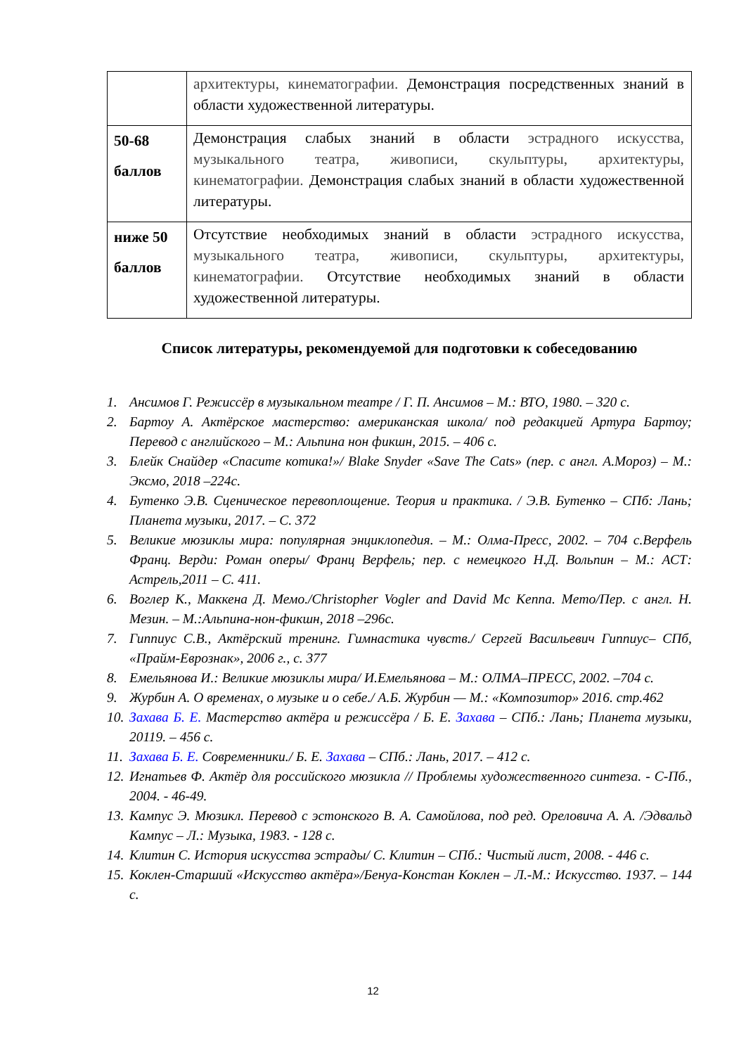| | архитектуры, кинематографии. Демонстрация посредственных знаний в области художественной литературы. |
| 50-68 баллов | Демонстрация слабых знаний в области эстрадного искусства, музыкального театра, живописи, скульптуры, архитектуры, кинематографии. Демонстрация слабых знаний в области художественной литературы. |
| ниже 50 баллов | Отсутствие необходимых знаний в области эстрадного искусства, музыкального театра, живописи, скульптуры, архитектуры, кинематографии. Отсутствие необходимых знаний в области художественной литературы. |
Список литературы, рекомендуемой для подготовки к собеседованию
1. Ансимов Г. Режиссёр в музыкальном театре / Г. П. Ансимов – М.: ВТО, 1980. – 320 с.
2. Бартоу А. Актёрское мастерство: американская школа/ под редакцией Артура Бартоу; Перевод с английского – М.: Альпина нон фикшн, 2015. – 406 с.
3. Блейк Снайдер «Спасите котика!»/ Blake Snyder «Save The Cats» (пер. с англ. А.Мороз) – М.: Эксмо, 2018 –224с.
4. Бутенко Э.В. Сценическое перевоплощение. Теория и практика. / Э.В. Бутенко – СПб: Лань; Планета музыки, 2017. – С. 372
5. Великие мюзиклы мира: популярная энциклопедия. – М.: Олма-Пресс, 2002. – 704 с.Верфель Франц. Верди: Роман оперы/ Франц Верфель; пер. с немецкого Н.Д. Вольпин – М.: АСТ: Астрель,2011 – С. 411.
6. Воглер К., Маккена Д. Мемо./Christopher Vogler and David Mc Kenna. Memo/Пер. с англ. Н. Мезин. – М.:Альпина-нон-фикшн, 2018 –296с.
7. Гиппиус С.В., Актёрский тренинг. Гимнастика чувств./ Сергей Васильевич Гиппиус– СПб, «Прайм-Еврознак», 2006 г., с. 377
8. Емельянова И.: Великие мюзиклы мира/ И.Емельянова – М.: ОЛМА–ПРЕСС, 2002. –704 с.
9. Журбин А. О временах, о музыке и о себе./ А.Б. Журбин — М.: «Композитор» 2016. стр.462
10. Захава Б. Е. Мастерство актёра и режиссёра / Б. Е. Захава – СПб.: Лань; Планета музыки, 20119. – 456 с.
11. Захава Б. Е. Современники./ Б. Е. Захава – СПб.: Лань, 2017. – 412 с.
12. Игнатьев Ф. Актёр для российского мюзикла // Проблемы художественного синтеза. - С-Пб., 2004. - 46-49.
13. Кампус Э. Мюзикл. Перевод с эстонского В. А. Самойлова, под ред. Ореловича А. А. /Эдвальд Кампус – Л.: Музыка, 1983. - 128 с.
14. Клитин С. История искусства эстрады/ С. Клитин – СПб.: Чистый лист, 2008. - 446 с.
15. Коклен-Старший «Искусство актёра»/Бенуа-Констан Коклен – Л.-М.: Искусство. 1937. – 144 с.
12